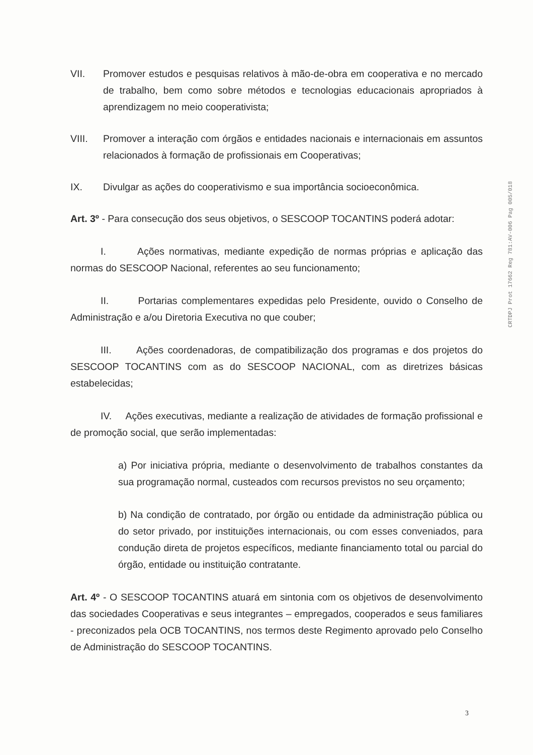CRTDPJ Prot 17662 Reg 781:AV-006 Pag 005/018
VII. Promover estudos e pesquisas relativos à mão-de-obra em cooperativa e no mercado de trabalho, bem como sobre métodos e tecnologias educacionais apropriados à aprendizagem no meio cooperativista;
VIII. Promover a interação com órgãos e entidades nacionais e internacionais em assuntos relacionados à formação de profissionais em Cooperativas;
IX. Divulgar as ações do cooperativismo e sua importância socioeconômica.
Art. 3º - Para consecução dos seus objetivos, o SESCOOP TOCANTINS poderá adotar:
I. Ações normativas, mediante expedição de normas próprias e aplicação das normas do SESCOOP Nacional, referentes ao seu funcionamento;
II. Portarias complementares expedidas pelo Presidente, ouvido o Conselho de Administração e a/ou Diretoria Executiva no que couber;
III. Ações coordenadoras, de compatibilização dos programas e dos projetos do SESCOOP TOCANTINS com as do SESCOOP NACIONAL, com as diretrizes básicas estabelecidas;
IV. Ações executivas, mediante a realização de atividades de formação profissional e de promoção social, que serão implementadas:
a) Por iniciativa própria, mediante o desenvolvimento de trabalhos constantes da sua programação normal, custeados com recursos previstos no seu orçamento;
b) Na condição de contratado, por órgão ou entidade da administração pública ou do setor privado, por instituições internacionais, ou com esses conveniados, para condução direta de projetos específicos, mediante financiamento total ou parcial do órgão, entidade ou instituição contratante.
Art. 4º - O SESCOOP TOCANTINS atuará em sintonia com os objetivos de desenvolvimento das sociedades Cooperativas e seus integrantes – empregados, cooperados e seus familiares - preconizados pela OCB TOCANTINS, nos termos deste Regimento aprovado pelo Conselho de Administração do SESCOOP TOCANTINS.
3